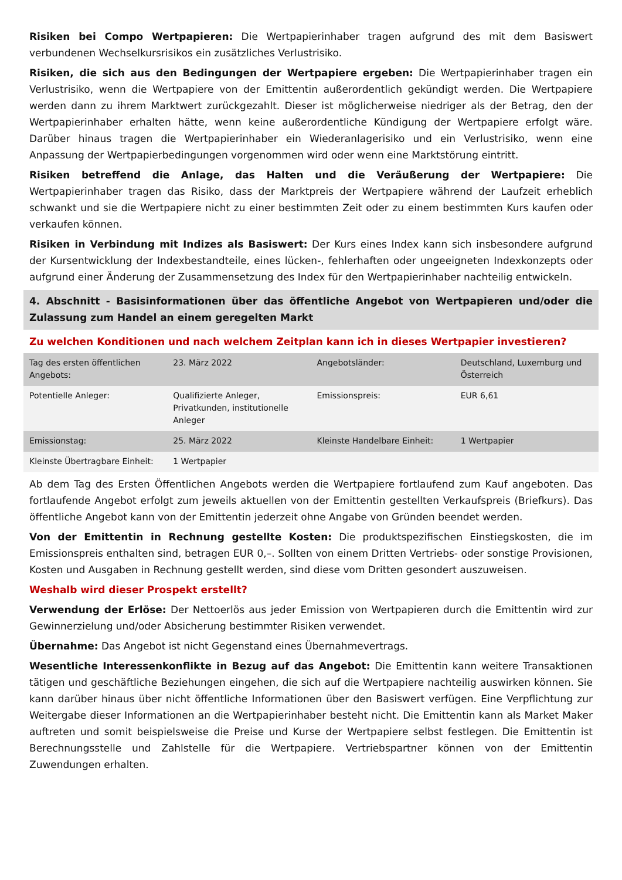Risiken bei Compo Wertpapieren: Die Wertpapierinhaber tragen aufgrund des mit dem Basiswert verbundenen Wechselkursrisikos ein zusätzliches Verlustrisiko.
Risiken, die sich aus den Bedingungen der Wertpapiere ergeben: Die Wertpapierinhaber tragen ein Verlustrisiko, wenn die Wertpapiere von der Emittentin außerordentlich gekündigt werden. Die Wertpapiere werden dann zu ihrem Marktwert zurückgezahlt. Dieser ist möglicherweise niedriger als der Betrag, den der Wertpapierinhaber erhalten hätte, wenn keine außerordentliche Kündigung der Wertpapiere erfolgt wäre. Darüber hinaus tragen die Wertpapierinhaber ein Wiederanlagerisiko und ein Verlustrisiko, wenn eine Anpassung der Wertpapierbedingungen vorgenommen wird oder wenn eine Marktstörung eintritt.
Risiken betreffend die Anlage, das Halten und die Veräußerung der Wertpapiere: Die Wertpapierinhaber tragen das Risiko, dass der Marktpreis der Wertpapiere während der Laufzeit erheblich schwankt und sie die Wertpapiere nicht zu einer bestimmten Zeit oder zu einem bestimmten Kurs kaufen oder verkaufen können.
Risiken in Verbindung mit Indizes als Basiswert: Der Kurs eines Index kann sich insbesondere aufgrund der Kursentwicklung der Indexbestandteile, eines lücken-, fehlerhaften oder ungeeigneten Indexkonzepts oder aufgrund einer Änderung der Zusammensetzung des Index für den Wertpapierinhaber nachteilig entwickeln.
4. Abschnitt - Basisinformationen über das öffentliche Angebot von Wertpapieren und/oder die Zulassung zum Handel an einem geregelten Markt
Zu welchen Konditionen und nach welchem Zeitplan kann ich in dieses Wertpapier investieren?
| Tag des ersten öffentlichen Angebots: | 23. März 2022 | Angebotsländer: | Deutschland, Luxemburg und Österreich |
| Potentielle Anleger: | Qualifizierte Anleger, Privatkunden, institutionelle Anleger | Emissionspreis: | EUR 6,61 |
| Emissionstag: | 25. März 2022 | Kleinste Handelbare Einheit: | 1 Wertpapier |
| Kleinste Übertragbare Einheit: | 1 Wertpapier | | |
Ab dem Tag des Ersten Öffentlichen Angebots werden die Wertpapiere fortlaufend zum Kauf angeboten. Das fortlaufende Angebot erfolgt zum jeweils aktuellen von der Emittentin gestellten Verkaufspreis (Briefkurs). Das öffentliche Angebot kann von der Emittentin jederzeit ohne Angabe von Gründen beendet werden.
Von der Emittentin in Rechnung gestellte Kosten: Die produktspezifischen Einstiegskosten, die im Emissionspreis enthalten sind, betragen EUR 0,–. Sollten von einem Dritten Vertriebs- oder sonstige Provisionen, Kosten und Ausgaben in Rechnung gestellt werden, sind diese vom Dritten gesondert auszuweisen.
Weshalb wird dieser Prospekt erstellt?
Verwendung der Erlöse: Der Nettoerlös aus jeder Emission von Wertpapieren durch die Emittentin wird zur Gewinnerzielung und/oder Absicherung bestimmter Risiken verwendet.
Übernahme: Das Angebot ist nicht Gegenstand eines Übernahmevertrags.
Wesentliche Interessenkonflikte in Bezug auf das Angebot: Die Emittentin kann weitere Transaktionen tätigen und geschäftliche Beziehungen eingehen, die sich auf die Wertpapiere nachteilig auswirken können. Sie kann darüber hinaus über nicht öffentliche Informationen über den Basiswert verfügen. Eine Verpflichtung zur Weitergabe dieser Informationen an die Wertpapierinhaber besteht nicht. Die Emittentin kann als Market Maker auftreten und somit beispielsweise die Preise und Kurse der Wertpapiere selbst festlegen. Die Emittentin ist Berechnungsstelle und Zahlstelle für die Wertpapiere. Vertriebspartner können von der Emittentin Zuwendungen erhalten.